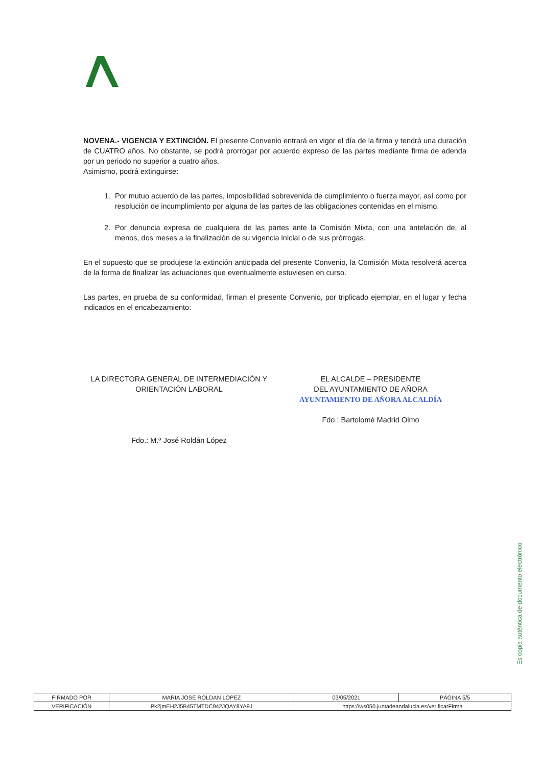NOVENA.- VIGENCIA Y EXTINCIÓN. El presente Convenio entrará en vigor el día de la firma y tendrá una duración de CUATRO años. No obstante, se podrá prorrogar por acuerdo expreso de las partes mediante firma de adenda por un periodo no superior a cuatro años.
Asimismo, podrá extinguirse:
1. Por mutuo acuerdo de las partes, imposibilidad sobrevenida de cumplimiento o fuerza mayor, así como por resolución de incumplimiento por alguna de las partes de las obligaciones contenidas en el mismo.
2. Por denuncia expresa de cualquiera de las partes ante la Comisión Mixta, con una antelación de, al menos, dos meses a la finalización de su vigencia inicial o de sus prórrogas.
En el supuesto que se produjese la extinción anticipada del presente Convenio, la Comisión Mixta resolverá acerca de la forma de finalizar las actuaciones que eventualmente estuviesen en curso.
Las partes, en prueba de su conformidad, firman el presente Convenio, por triplicado ejemplar, en el lugar y fecha indicados en el encabezamiento:
LA DIRECTORA GENERAL DE INTERMEDIACIÓN Y
ORIENTACIÓN LABORAL
Fdo.: M.ª José Roldán López
EL ALCALDE – PRESIDENTE
DEL AYUNTAMIENTO DE AÑORA
AYUNTAMIENTO DE AÑORA ALCALDÍA
Fdo.: Bartolomé Madrid Olmo
Es copia auténtica de documento electrónico
| FIRMADO POR | MARIA JOSE ROLDAN LOPEZ | | 03/05/2021 | PÁGINA 5/5 |
| VERIFICACIÓN | Pk2jmEH2J5B45TMTDC942JQAY8YA9J | https://ws050.juntadeandalucia.es/verificarFirma | | |